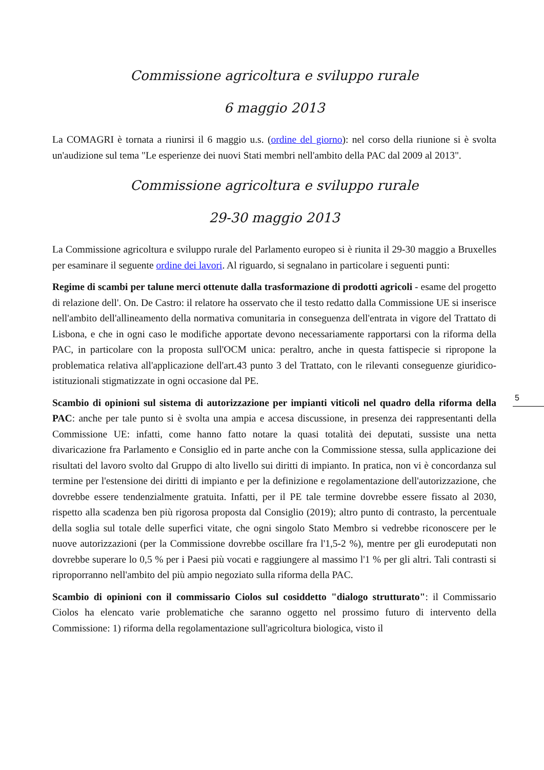Commissione agricoltura e sviluppo rurale
6 maggio 2013
La COMAGRI è tornata a riunirsi il 6 maggio u.s. (ordine del giorno): nel corso della riunione si è svolta un'audizione sul tema "Le esperienze dei nuovi Stati membri nell'ambito della PAC dal 2009 al 2013".
Commissione agricoltura e sviluppo rurale
29-30 maggio 2013
La Commissione agricoltura e sviluppo rurale del Parlamento europeo si è riunita il 29-30 maggio a Bruxelles per esaminare il seguente ordine dei lavori. Al riguardo, si segnalano in particolare i seguenti punti:
Regime di scambi per talune merci ottenute dalla trasformazione di prodotti agricoli - esame del progetto di relazione dell'. On. De Castro: il relatore ha osservato che il testo redatto dalla Commissione UE si inserisce nell'ambito dell'allineamento della normativa comunitaria in conseguenza dell'entrata in vigore del Trattato di Lisbona, e che in ogni caso le modifiche apportate devono necessariamente rapportarsi con la riforma della PAC, in particolare con la proposta sull'OCM unica: peraltro, anche in questa fattispecie si ripropone la problematica relativa all'applicazione dell'art.43 punto 3 del Trattato, con le rilevanti conseguenze giuridico-istituzionali stigmatizzate in ogni occasione dal PE.
Scambio di opinioni sul sistema di autorizzazione per impianti viticoli nel quadro della riforma della PAC: anche per tale punto si è svolta una ampia e accesa discussione, in presenza dei rappresentanti della Commissione UE: infatti, come hanno fatto notare la quasi totalità dei deputati, sussiste una netta divaricazione fra Parlamento e Consiglio ed in parte anche con la Commissione stessa, sulla applicazione dei risultati del lavoro svolto dal Gruppo di alto livello sui diritti di impianto. In pratica, non vi è concordanza sul termine per l'estensione dei diritti di impianto e per la definizione e regolamentazione dell'autorizzazione, che dovrebbe essere tendenzialmente gratuita. Infatti, per il PE tale termine dovrebbe essere fissato al 2030, rispetto alla scadenza ben più rigorosa proposta dal Consiglio (2019); altro punto di contrasto, la percentuale della soglia sul totale delle superfici vitate, che ogni singolo Stato Membro si vedrebbe riconoscere per le nuove autorizzazioni (per la Commissione dovrebbe oscillare fra l'1,5-2 %), mentre per gli eurodeputati non dovrebbe superare lo 0,5 % per i Paesi più vocati e raggiungere al massimo l'1 % per gli altri. Tali contrasti si riproporranno nell'ambito del più ampio negoziato sulla riforma della PAC.
Scambio di opinioni con il commissario Ciolos sul cosiddetto "dialogo strutturato": il Commissario Ciolos ha elencato varie problematiche che saranno oggetto nel prossimo futuro di intervento della Commissione: 1) riforma della regolamentazione sull'agricoltura biologica, visto il
5